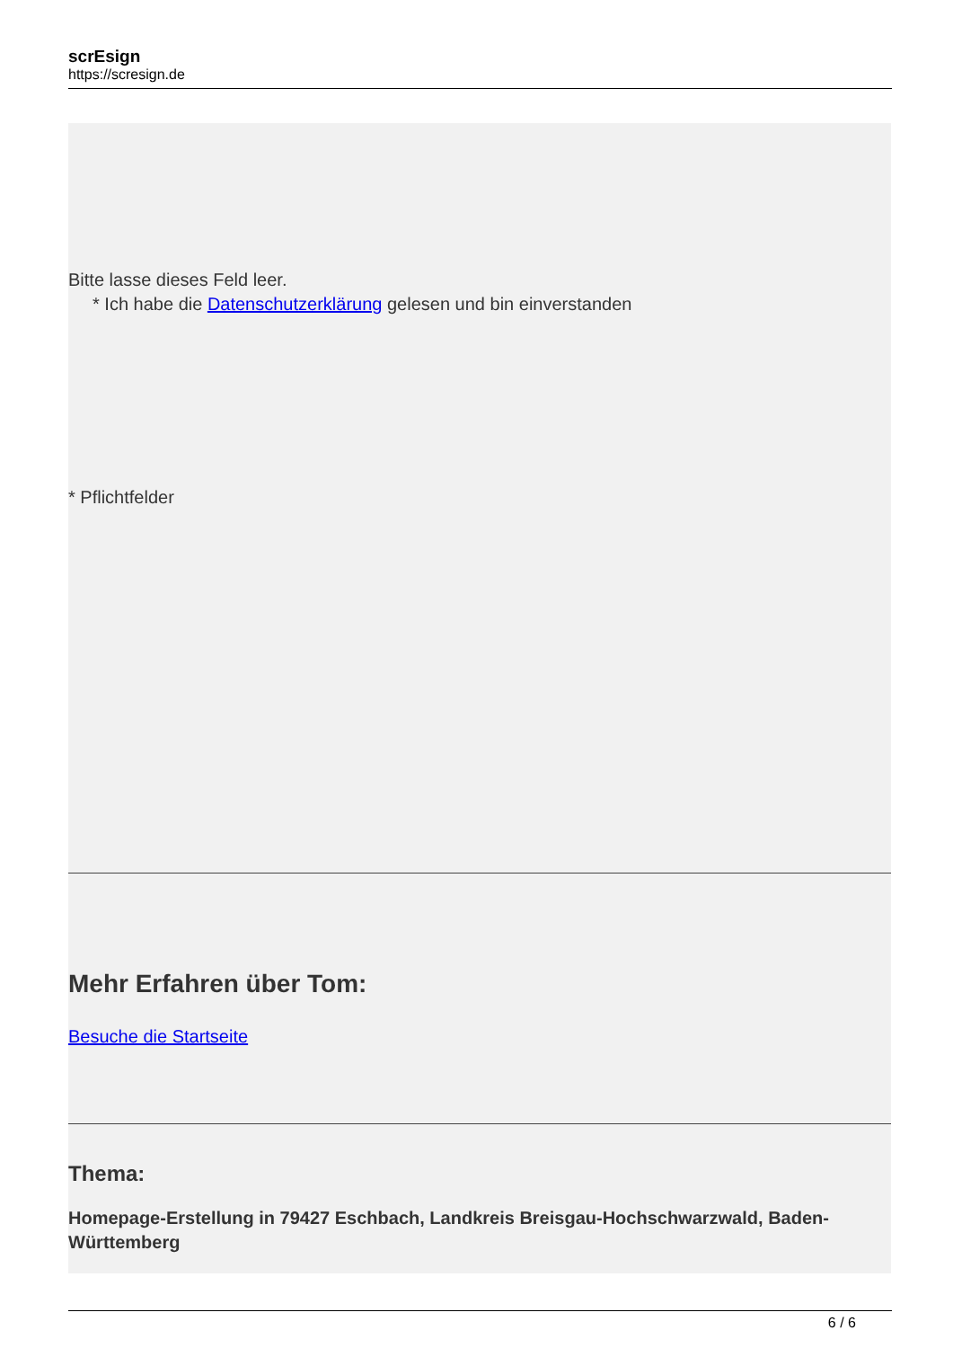scrEsign
https://scresign.de
Bitte lasse dieses Feld leer.
* Ich habe die Datenschutzerklärung gelesen und bin einverstanden
* Pflichtfelder
Mehr Erfahren über Tom:
Besuche die Startseite
Thema:
Homepage-Erstellung in 79427 Eschbach, Landkreis Breisgau-Hochschwarzwald, Baden-Württemberg
6 / 6